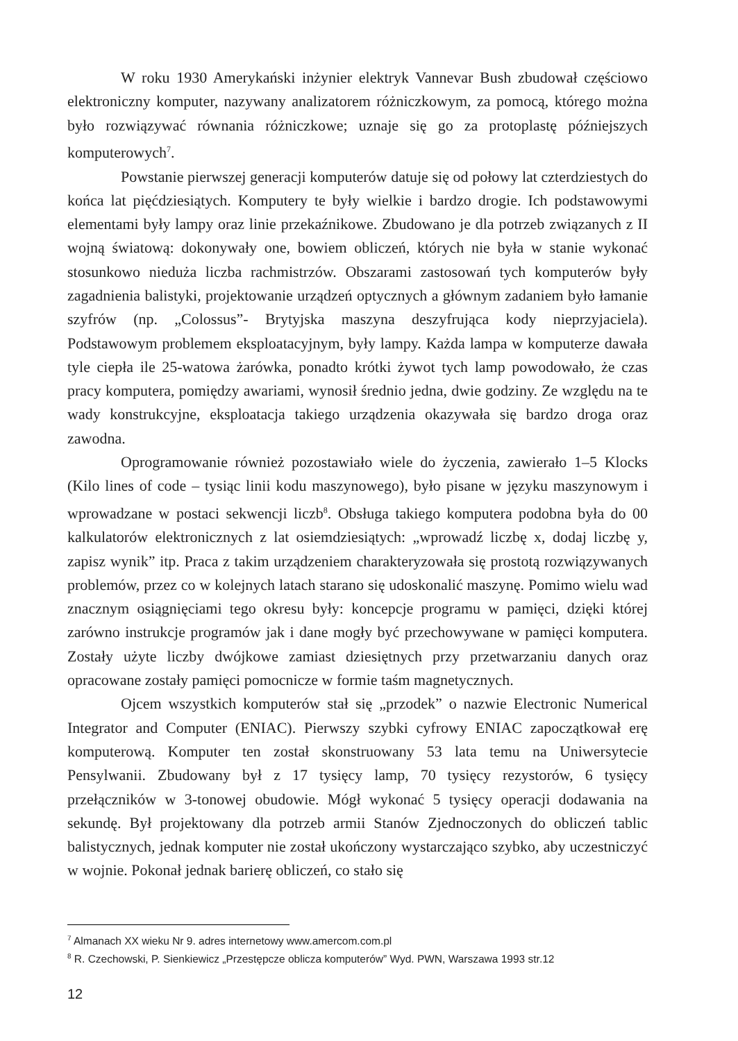W roku 1930 Amerykański inżynier elektryk Vannevar Bush zbudował częściowo elektroniczny komputer, nazywany analizatorem różniczkowym, za pomocą, którego można było rozwiązywać równania różniczkowe; uznaje się go za protoplastę późniejszych komputerowych<sup>7</sup>.
Powstanie pierwszej generacji komputerów datuje się od połowy lat czterdziestych do końca lat pięćdziesiątych. Komputery te były wielkie i bardzo drogie. Ich podstawowymi elementami były lampy oraz linie przekaźnikowe. Zbudowano je dla potrzeb związanych z II wojną światową: dokonywały one, bowiem obliczeń, których nie była w stanie wykonać stosunkowo nieduża liczba rachmistrzów. Obszarami zastosowań tych komputerów były zagadnienia balistyki, projektowanie urządzeń optycznych a głównym zadaniem było łamanie szyfrów (np. „Colossus”- Brytyjska maszyna deszyfrująca kody nieprzyjaciela). Podstawowym problemem eksploatacyjnym, były lampy. Każda lampa w komputerze dawała tyle ciepła ile 25-watowa żarówka, ponadto krótki żywot tych lamp powodowało, że czas pracy komputera, pomiędzy awariami, wynosił średnio jedna, dwie godziny. Ze względu na te wady konstrukcyjne, eksploatacja takiego urządzenia okazywała się bardzo droga oraz zawodna.
Oprogramowanie również pozostawiało wiele do życzenia, zawierało 1–5 Klocks (Kilo lines of code – tysiąc linii kodu maszynowego), było pisane w języku maszynowym i wprowadzane w postaci sekwencji liczb<sup>8</sup>. Obsługa takiego komputera podobna była do 00 kalkulatorów elektronicznych z lat osiemdziesiątych: „wprowadź liczbę x, dodaj liczbę y, zapisz wynik” itp. Praca z takim urządzeniem charakteryzowała się prostotą rozwiązywanych problemów, przez co w kolejnych latach starano się udoskonalić maszynę. Pomimo wielu wad znacznym osiągnięciami tego okresu były: koncepcje programu w pamięci, dzięki której zarówno instrukcje programów jak i dane mogły być przechowywane w pamięci komputera. Zostały użyte liczby dwójkowe zamiast dziesiętnych przy przetwarzaniu danych oraz opracowane zostały pamięci pomocnicze w formie taśm magnetycznych.
Ojcem wszystkich komputerów stał się „przodek” o nazwie Electronic Numerical Integrator and Computer (ENIAC). Pierwszy szybki cyfrowy ENIAC zapoczątkował erę komputerową. Komputer ten został skonstruowany 53 lata temu na Uniwersytecie Pensylwanii. Zbudowany był z 17 tysięcy lamp, 70 tysięcy rezystorów, 6 tysięcy przełączników w 3-tonowej obudowie. Mógł wykonać 5 tysięcy operacji dodawania na sekundę. Był projektowany dla potrzeb armii Stanów Zjednoczonych do obliczeń tablic balistycznych, jednak komputer nie został ukończony wystarczająco szybko, aby uczestniczyć w wojnie. Pokonał jednak barierę obliczeń, co stało się
<sup>7</sup> Almanach XX wieku Nr 9. adres internetowy www.amercom.com.pl
<sup>8</sup> R. Czechowski, P. Sienkiewicz „Przestępcze oblicza komputerów” Wyd. PWN, Warszawa 1993 str.12
12